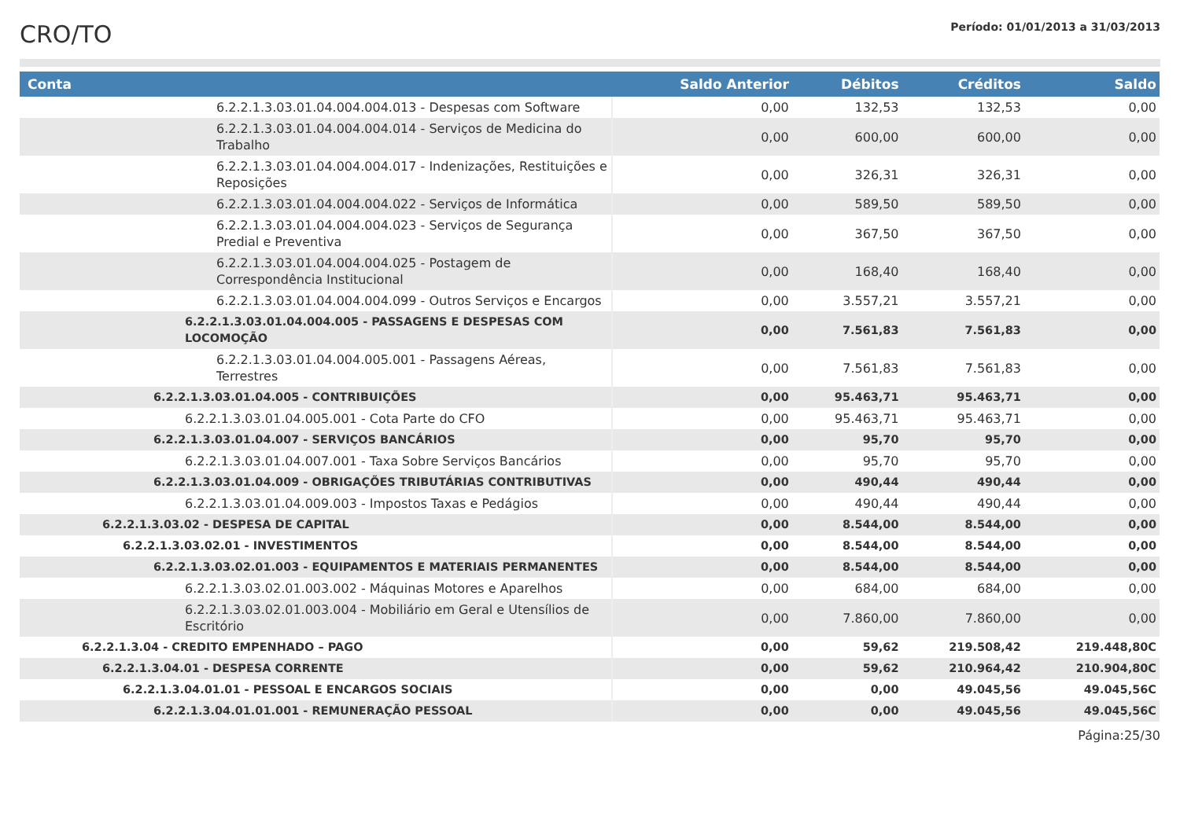CRO/TO
Período: 01/01/2013 a 31/03/2013
| Conta | Saldo Anterior | Débitos | Créditos | Saldo |
| --- | --- | --- | --- | --- |
| 6.2.2.1.3.03.01.04.004.004.013 - Despesas com Software | 0,00 | 132,53 | 132,53 | 0,00 |
| 6.2.2.1.3.03.01.04.004.004.014 - Serviços de Medicina do Trabalho | 0,00 | 600,00 | 600,00 | 0,00 |
| 6.2.2.1.3.03.01.04.004.004.017 - Indenizações, Restituições e Reposições | 0,00 | 326,31 | 326,31 | 0,00 |
| 6.2.2.1.3.03.01.04.004.004.022 - Serviços de Informática | 0,00 | 589,50 | 589,50 | 0,00 |
| 6.2.2.1.3.03.01.04.004.004.023 - Serviços de Segurança Predial e Preventiva | 0,00 | 367,50 | 367,50 | 0,00 |
| 6.2.2.1.3.03.01.04.004.004.025 - Postagem de Correspondência Institucional | 0,00 | 168,40 | 168,40 | 0,00 |
| 6.2.2.1.3.03.01.04.004.004.099 - Outros Serviços e Encargos | 0,00 | 3.557,21 | 3.557,21 | 0,00 |
| 6.2.2.1.3.03.01.04.004.005 - PASSAGENS E DESPESAS COM LOCOMOÇÃO | 0,00 | 7.561,83 | 7.561,83 | 0,00 |
| 6.2.2.1.3.03.01.04.004.005.001 - Passagens Aéreas, Terrestres | 0,00 | 7.561,83 | 7.561,83 | 0,00 |
| 6.2.2.1.3.03.01.04.005 - CONTRIBUIÇÕES | 0,00 | 95.463,71 | 95.463,71 | 0,00 |
| 6.2.2.1.3.03.01.04.005.001 - Cota Parte do CFO | 0,00 | 95.463,71 | 95.463,71 | 0,00 |
| 6.2.2.1.3.03.01.04.007 - SERVIÇOS BANCÁRIOS | 0,00 | 95,70 | 95,70 | 0,00 |
| 6.2.2.1.3.03.01.04.007.001 - Taxa Sobre Serviços Bancários | 0,00 | 95,70 | 95,70 | 0,00 |
| 6.2.2.1.3.03.01.04.009 - OBRIGAÇÕES TRIBUTÁRIAS CONTRIBUTIVAS | 0,00 | 490,44 | 490,44 | 0,00 |
| 6.2.2.1.3.03.01.04.009.003 - Impostos Taxas e Pedágios | 0,00 | 490,44 | 490,44 | 0,00 |
| 6.2.2.1.3.03.02 - DESPESA DE CAPITAL | 0,00 | 8.544,00 | 8.544,00 | 0,00 |
| 6.2.2.1.3.03.02.01 - INVESTIMENTOS | 0,00 | 8.544,00 | 8.544,00 | 0,00 |
| 6.2.2.1.3.03.02.01.003 - EQUIPAMENTOS E MATERIAIS PERMANENTES | 0,00 | 8.544,00 | 8.544,00 | 0,00 |
| 6.2.2.1.3.03.02.01.003.002 - Máquinas Motores e Aparelhos | 0,00 | 684,00 | 684,00 | 0,00 |
| 6.2.2.1.3.03.02.01.003.004 - Mobiliário em Geral e Utensílios de Escritório | 0,00 | 7.860,00 | 7.860,00 | 0,00 |
| 6.2.2.1.3.04 - CREDITO EMPENHADO – PAGO | 0,00 | 59,62 | 219.508,42 | 219.448,80C |
| 6.2.2.1.3.04.01 - DESPESA CORRENTE | 0,00 | 59,62 | 210.964,42 | 210.904,80C |
| 6.2.2.1.3.04.01.01 - PESSOAL E ENCARGOS SOCIAIS | 0,00 | 0,00 | 49.045,56 | 49.045,56C |
| 6.2.2.1.3.04.01.01.001 - REMUNERAÇÃO PESSOAL | 0,00 | 0,00 | 49.045,56 | 49.045,56C |
Página:25/30